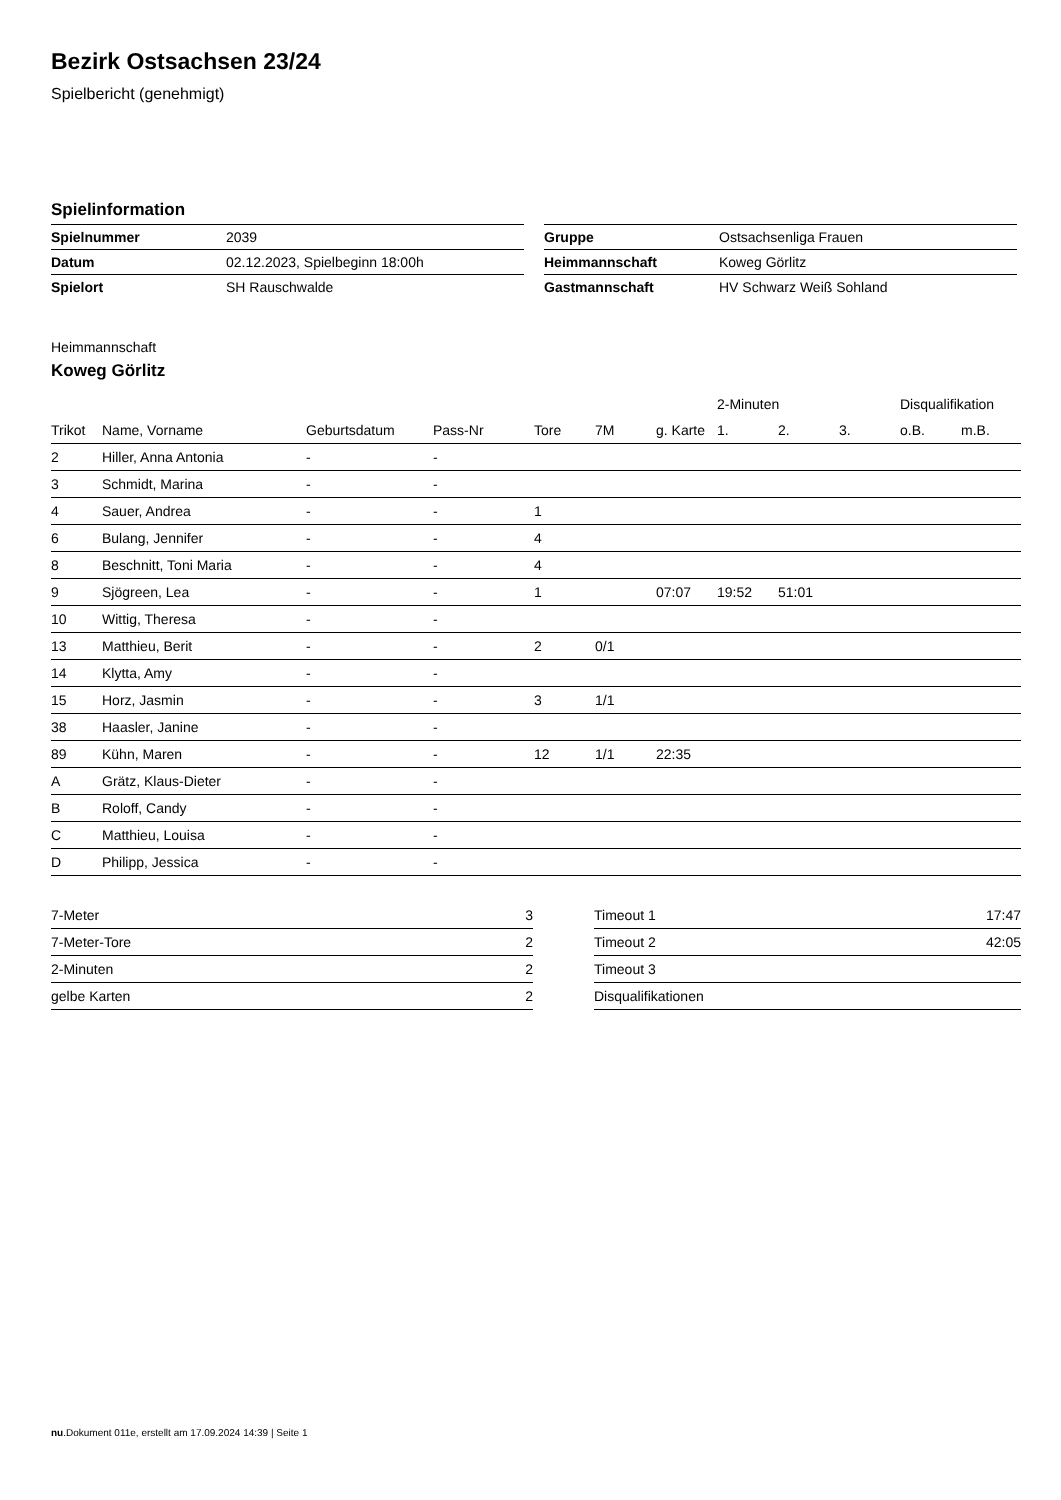Bezirk Ostsachsen 23/24
Spielbericht (genehmigt)
Spielinformation
| Spielnummer | 2039 |
| Datum | 02.12.2023, Spielbeginn 18:00h |
| Spielort | SH Rauschwalde |
| Gruppe | Ostsachsenliga Frauen |
| Heimmannschaft | Koweg Görlitz |
| Gastmannschaft | HV Schwarz Weiß Sohland |
Heimmannschaft
Koweg Görlitz
| | | | | | | | 2-Minuten | | | Disqualifikation | |
| --- | --- | --- | --- | --- | --- | --- | --- | --- | --- | --- | --- |
| Trikot | Name, Vorname | Geburtsdatum | Pass-Nr | Tore | 7M | g. Karte | 1. | 2. | 3. | o.B. | m.B. |
| 2 | Hiller, Anna Antonia | - | - | | | | | | | | |
| 3 | Schmidt, Marina | - | - | | | | | | | | |
| 4 | Sauer, Andrea | - | - | 1 | | | | | | | |
| 6 | Bulang, Jennifer | - | - | 4 | | | | | | | |
| 8 | Beschnitt, Toni Maria | - | - | 4 | | | | | | | |
| 9 | Sjögreen, Lea | - | - | 1 | | 07:07 | 19:52 | 51:01 | | | |
| 10 | Wittig, Theresa | - | - | | | | | | | | |
| 13 | Matthieu, Berit | - | - | 2 | 0/1 | | | | | | |
| 14 | Klytta, Amy | - | - | | | | | | | | |
| 15 | Horz, Jasmin | - | - | 3 | 1/1 | | | | | | |
| 38 | Haasler, Janine | - | - | | | | | | | | |
| 89 | Kühn, Maren | - | - | 12 | 1/1 | 22:35 | | | | | |
| A | Grätz, Klaus-Dieter | - | - | | | | | | | | |
| B | Roloff, Candy | - | - | | | | | | | | |
| C | Matthieu, Louisa | - | - | | | | | | | | |
| D | Philipp, Jessica | - | - | | | | | | | | |
| 7-Meter | 3 |
| 7-Meter-Tore | 2 |
| 2-Minuten | 2 |
| gelbe Karten | 2 |
| Timeout 1 | 17:47 |
| Timeout 2 | 42:05 |
| Timeout 3 | |
| Disqualifikationen | |
nu.Dokument 011e, erstellt am 17.09.2024 14:39 | Seite 1